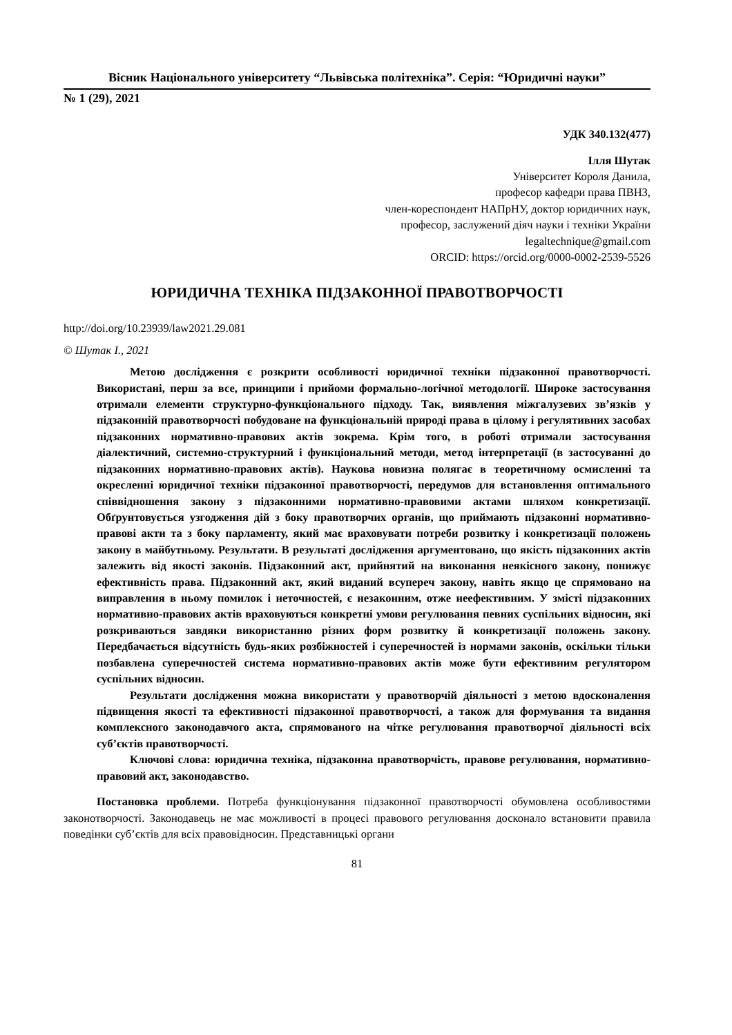Вісник Національного університету “Львівська політехніка”. Серія: “Юридичні науки”
№ 1 (29), 2021
УДК 340.132(477)
Ілля Шутак
Університет Короля Данила,
професор кафедри права ПВНЗ,
член-кореспондент НАПрНУ, доктор юридичних наук,
професор, заслужений діяч науки і техніки України
legaltechnique@gmail.com
ORCID: https://orcid.org/0000-0002-2539-5526
ЮРИДИЧНА ТЕХНІКА ПІДЗАКОННОЇ ПРАВОТВОРЧОСТІ
http://doi.org/10.23939/law2021.29.081
© Шутак І., 2021
Метою дослідження є розкрити особливості юридичної техніки підзаконної правотворчості. Використані, перш за все, принципи і прийоми формально-логічної методології. Широке застосування отримали елементи структурно-функціонального підходу. Так, виявлення міжгалузевих зв’язків у підзаконній правотворчості побудоване на функціональній природі права в цілому і регулятивних засобах підзаконних нормативно-правових актів зокрема. Крім того, в роботі отримали застосування діалектичний, системно-структурний і функціональний методи, метод інтерпретації (в застосуванні до підзаконних нормативно-правових актів). Наукова новизна полягає в теоретичному осмисленні та окресленні юридичної техніки підзаконної правотворчості, передумов для встановлення оптимального співвідношення закону з підзаконними нормативно-правовими актами шляхом конкретизації. Обґрунтовується узгодження дій з боку правотворчих органів, що приймають підзаконні нормативно-правові акти та з боку парламенту, який має враховувати потреби розвитку і конкретизації положень закону в майбутньому. Результати. В результаті дослідження аргументовано, що якість підзаконних актів залежить від якості законів. Підзаконний акт, прийнятий на виконання неякісного закону, понижує ефективність права. Підзаконний акт, який виданий всупереч закону, навіть якщо це спрямовано на виправлення в ньому помилок і неточностей, є незаконним, отже неефективним. У змісті підзаконних нормативно-правових актів враховуються конкретні умови регулювання певних суспільних відносин, які розкриваються завдяки використанню різних форм розвитку й конкретизації положень закону. Передбачається відсутність будь-яких розбіжностей і суперечностей із нормами законів, оскільки тільки позбавлена суперечностей система нормативно-правових актів може бути ефективним регулятором суспільних відносин.
Результати дослідження можна використати у правотворчій діяльності з метою вдосконалення підвищення якості та ефективності підзаконної правотворчості, а також для формування та видання комплексного законодавчого акта, спрямованого на чітке регулювання правотворчої діяльності всіх суб’єктів правотворчості.
Ключові слова: юридична техніка, підзаконна правотворчість, правове регулювання, нормативно-правовий акт, законодавство.
Постановка проблеми. Потреба функціонування підзаконної правотворчості обумовлена особливостями законотворчості. Законодавець не має можливості в процесі правового регулювання досконало встановити правила поведінки суб’єктів для всіх правовідносин. Представницькі органи
81